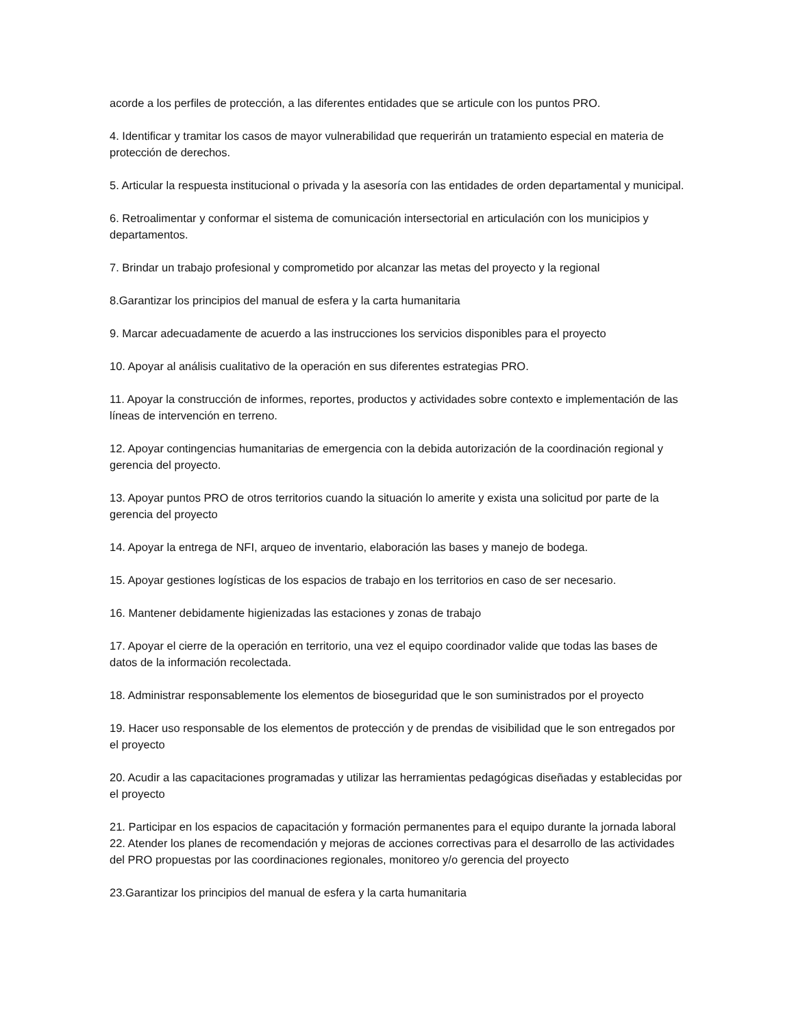acorde a los perfiles de protección, a las diferentes entidades que se articule con los puntos PRO.
4. Identificar y tramitar los casos de mayor vulnerabilidad que requerirán un tratamiento especial en materia de protección de derechos.
5. Articular la respuesta institucional o privada y la asesoría con las entidades de orden departamental y municipal.
6. Retroalimentar y conformar el sistema de comunicación intersectorial en articulación con los municipios y departamentos.
7. Brindar un trabajo profesional y comprometido por alcanzar las metas del proyecto y la regional
8.Garantizar los principios del manual de esfera y la carta humanitaria
9. Marcar adecuadamente de acuerdo a las instrucciones los servicios disponibles para el proyecto
10. Apoyar al análisis cualitativo de la operación en sus diferentes estrategias PRO.
11. Apoyar la construcción de informes, reportes, productos y actividades sobre contexto e implementación de las líneas de intervención en terreno.
12. Apoyar contingencias humanitarias de emergencia con la debida autorización de la coordinación regional y gerencia del proyecto.
13. Apoyar puntos PRO de otros territorios cuando la situación lo amerite y exista una solicitud por parte de la gerencia del proyecto
14. Apoyar la entrega de NFI, arqueo de inventario, elaboración las bases y manejo de bodega.
15. Apoyar gestiones logísticas de los espacios de trabajo en los territorios en caso de ser necesario.
16. Mantener debidamente higienizadas las estaciones y zonas de trabajo
17. Apoyar el cierre de la operación en territorio, una vez el equipo coordinador valide que todas las bases de datos de la información recolectada.
18. Administrar responsablemente los elementos de bioseguridad que le son suministrados por el proyecto
19. Hacer uso responsable de los elementos de protección y de prendas de visibilidad que le son entregados por el proyecto
20. Acudir a las capacitaciones programadas y utilizar las herramientas pedagógicas diseñadas y establecidas por el proyecto
21. Participar en los espacios de capacitación y formación permanentes para el equipo durante la jornada laboral
22. Atender los planes de recomendación y mejoras de acciones correctivas para el desarrollo de las actividades del PRO propuestas por las coordinaciones regionales, monitoreo y/o gerencia del proyecto
23.Garantizar los principios del manual de esfera y la carta humanitaria